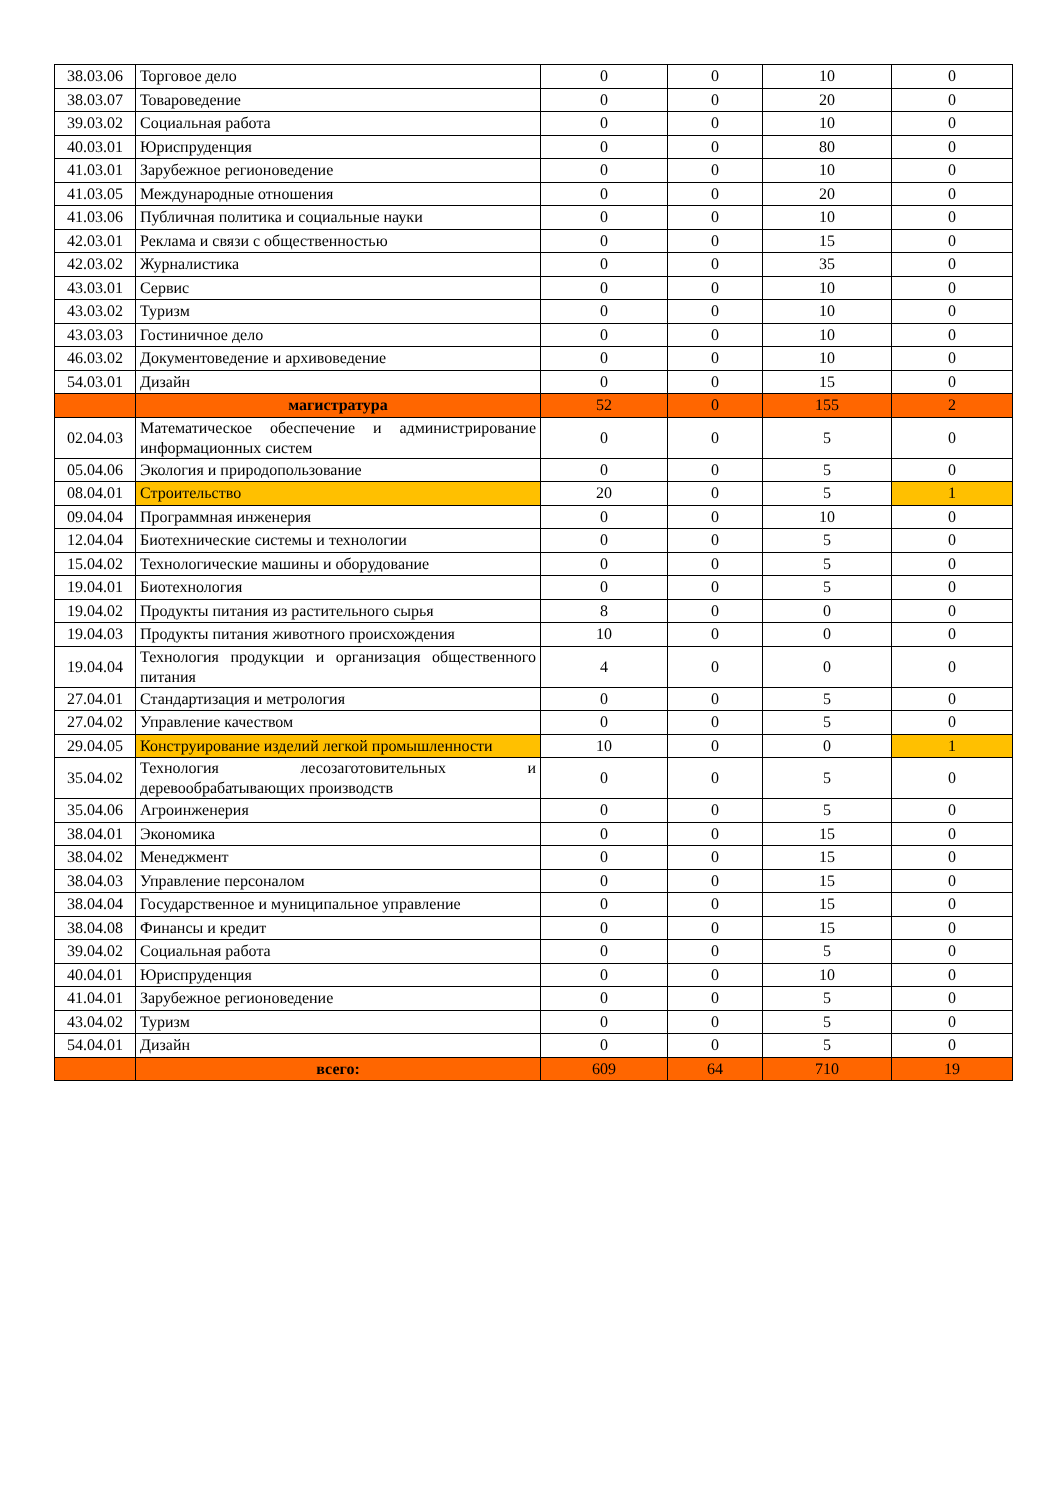| 38.03.06 | Торговое дело | 0 | 0 | 10 | 0 |
| 38.03.07 | Товароведение | 0 | 0 | 20 | 0 |
| 39.03.02 | Социальная работа | 0 | 0 | 10 | 0 |
| 40.03.01 | Юриспруденция | 0 | 0 | 80 | 0 |
| 41.03.01 | Зарубежное регионоведение | 0 | 0 | 10 | 0 |
| 41.03.05 | Международные отношения | 0 | 0 | 20 | 0 |
| 41.03.06 | Публичная политика и социальные науки | 0 | 0 | 10 | 0 |
| 42.03.01 | Реклама и связи с общественностью | 0 | 0 | 15 | 0 |
| 42.03.02 | Журналистика | 0 | 0 | 35 | 0 |
| 43.03.01 | Сервис | 0 | 0 | 10 | 0 |
| 43.03.02 | Туризм | 0 | 0 | 10 | 0 |
| 43.03.03 | Гостиничное дело | 0 | 0 | 10 | 0 |
| 46.03.02 | Документоведение и архивоведение | 0 | 0 | 10 | 0 |
| 54.03.01 | Дизайн | 0 | 0 | 15 | 0 |
| | магистратура | 52 | 0 | 155 | 2 |
| 02.04.03 | Математическое обеспечение и администрирование информационных систем | 0 | 0 | 5 | 0 |
| 05.04.06 | Экология и природопользование | 0 | 0 | 5 | 0 |
| 08.04.01 | Строительство | 20 | 0 | 5 | 1 |
| 09.04.04 | Программная инженерия | 0 | 0 | 10 | 0 |
| 12.04.04 | Биотехнические системы и технологии | 0 | 0 | 5 | 0 |
| 15.04.02 | Технологические машины и оборудование | 0 | 0 | 5 | 0 |
| 19.04.01 | Биотехнология | 0 | 0 | 5 | 0 |
| 19.04.02 | Продукты питания из растительного сырья | 8 | 0 | 0 | 0 |
| 19.04.03 | Продукты питания животного происхождения | 10 | 0 | 0 | 0 |
| 19.04.04 | Технология продукции и организация общественного питания | 4 | 0 | 0 | 0 |
| 27.04.01 | Стандартизация и метрология | 0 | 0 | 5 | 0 |
| 27.04.02 | Управление качеством | 0 | 0 | 5 | 0 |
| 29.04.05 | Конструирование изделий легкой промышленности | 10 | 0 | 0 | 1 |
| 35.04.02 | Технология лесозаготовительных и деревообрабатывающих производств | 0 | 0 | 5 | 0 |
| 35.04.06 | Агроинженерия | 0 | 0 | 5 | 0 |
| 38.04.01 | Экономика | 0 | 0 | 15 | 0 |
| 38.04.02 | Менеджмент | 0 | 0 | 15 | 0 |
| 38.04.03 | Управление персоналом | 0 | 0 | 15 | 0 |
| 38.04.04 | Государственное и муниципальное управление | 0 | 0 | 15 | 0 |
| 38.04.08 | Финансы и кредит | 0 | 0 | 15 | 0 |
| 39.04.02 | Социальная работа | 0 | 0 | 5 | 0 |
| 40.04.01 | Юриспруденция | 0 | 0 | 10 | 0 |
| 41.04.01 | Зарубежное регионоведение | 0 | 0 | 5 | 0 |
| 43.04.02 | Туризм | 0 | 0 | 5 | 0 |
| 54.04.01 | Дизайн | 0 | 0 | 5 | 0 |
| | всего: | 609 | 64 | 710 | 19 |